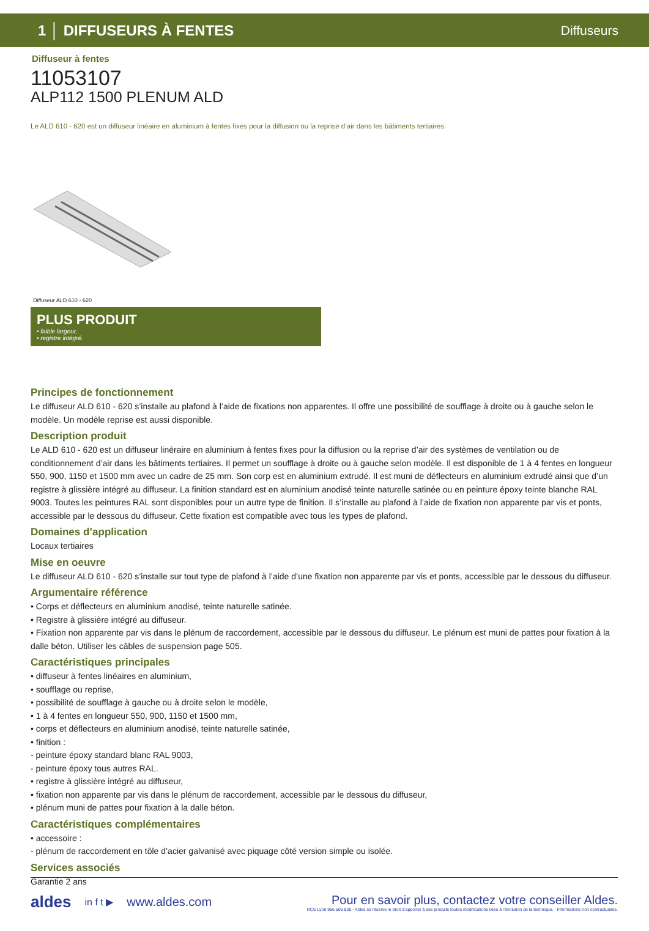1 │ DIFFUSEURS À FENTES Diffuseurs
Diffuseur à fentes
11053107
ALP112 1500 PLENUM ALD
Le ALD 610 - 620 est un diffuseur linéaire en aluminium à fentes fixes pour la diffusion ou la reprise d’air dans les bâtiments tertiaires.
Diffuseur ALD 610 - 620
PLUS PRODUIT
• faible largeur,
• registre intégré.
Principes de fonctionnement
Le diffuseur ALD 610 - 620 s’installe au plafond à l’aide de fixations non apparentes. Il offre une possibilité de soufflage à droite ou à gauche selon le modèle. Un modèle reprise est aussi disponible.
Description produit
Le ALD 610 - 620 est un diffuseur linéraire en aluminium à fentes fixes pour la diffusion ou la reprise d’air des systèmes de ventilation ou de conditionnement d’air dans les bâtiments tertiaires. Il permet un soufflage à droite ou à gauche selon modèle. Il est disponible de 1 à 4 fentes en longueur 550, 900, 1150 et 1500 mm avec un cadre de 25 mm. Son corp est en aluminium extrudé. Il est muni de déflecteurs en aluminium extrudé ainsi que d’un registre à glissière intégré au diffuseur. La finition standard est en aluminium anodisé teinte naturelle satinée ou en peinture époxy teinte blanche RAL 9003. Toutes les peintures RAL sont disponibles pour un autre type de finition. Il s’installe au plafond à l’aide de fixation non apparente par vis et ponts, accessible par le dessous du diffuseur. Cette fixation est compatible avec tous les types de plafond.
Domaines d’application
Locaux tertiaires
Mise en oeuvre
Le diffuseur ALD 610 - 620 s’installe sur tout type de plafond à l’aide d’une fixation non apparente par vis et ponts, accessible par le dessous du diffuseur.
Argumentaire référence
• Corps et déflecteurs en aluminium anodisé, teinte naturelle satinée.
• Registre à glissière intégré au diffuseur.
• Fixation non apparente par vis dans le plénum de raccordement, accessible par le dessous du diffuseur. Le plénum est muni de pattes pour fixation à la dalle béton. Utiliser les câbles de suspension page 505.
Caractéristiques principales
• diffuseur à fentes linéaires en aluminium,
• soufflage ou reprise,
• possibilité de soufflage à gauche ou à droite selon le modèle,
• 1 à 4 fentes en longueur 550, 900, 1150 et 1500 mm,
• corps et déflecteurs en aluminium anodisé, teinte naturelle satinée,
• finition :
- peinture époxy standard blanc RAL 9003,
- peinture époxy tous autres RAL.
• registre à glissière intégré au diffuseur,
• fixation non apparente par vis dans le plénum de raccordement, accessible par le dessous du diffuseur,
• plénum muni de pattes pour fixation à la dalle béton.
Caractéristiques complémentaires
• accessoire :
- plénum de raccordement en tôle d’acier galvanisé avec piquage côté version simple ou isolée.
Services associés
Garantie 2 ans
aldes in f t ▶ www.aldes.com
Pour en savoir plus, contactez votre conseiller Aldes.
RCS Lyon 956 506 828 - Aldes se réserve le droit d’apporter à ses produits toutes modifications liées à l’évolution de la technique. - Informations non contractuelles.